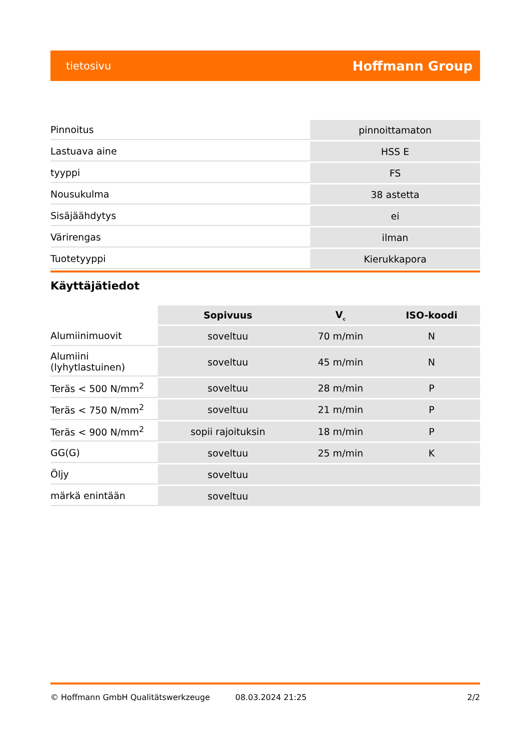tietosivu Hoffmann Group
| Pinnoitus | pinnoittamaton |
| Lastuava aine | HSS E |
| tyyppi | FS |
| Nousukulma | 38 astetta |
| Sisäjäähdytys | ei |
| Värirengas | ilman |
| Tuotetyyppi | Kierukkapora |
Käyttäjätiedot
| | Sopivuus | V<sub>c</sub> | ISO-koodi |
| --- | --- | --- | --- |
| Alumiinimuovit | soveltuu | 70 m/min | N |
| Alumiini (lyhytlastuinen) | soveltuu | 45 m/min | N |
| Teräs < 500 N/mm<sup>2</sup> | soveltuu | 28 m/min | P |
| Teräs < 750 N/mm<sup>2</sup> | soveltuu | 21 m/min | P |
| Teräs < 900 N/mm<sup>2</sup> | sopii rajoituksin | 18 m/min | P |
| GG(G) | soveltuu | 25 m/min | K |
| Öljy | soveltuu | | |
| märkä enintään | soveltuu | | |
© Hoffmann GmbH Qualitätswerkzeuge 08.03.2024 21:25 2/2